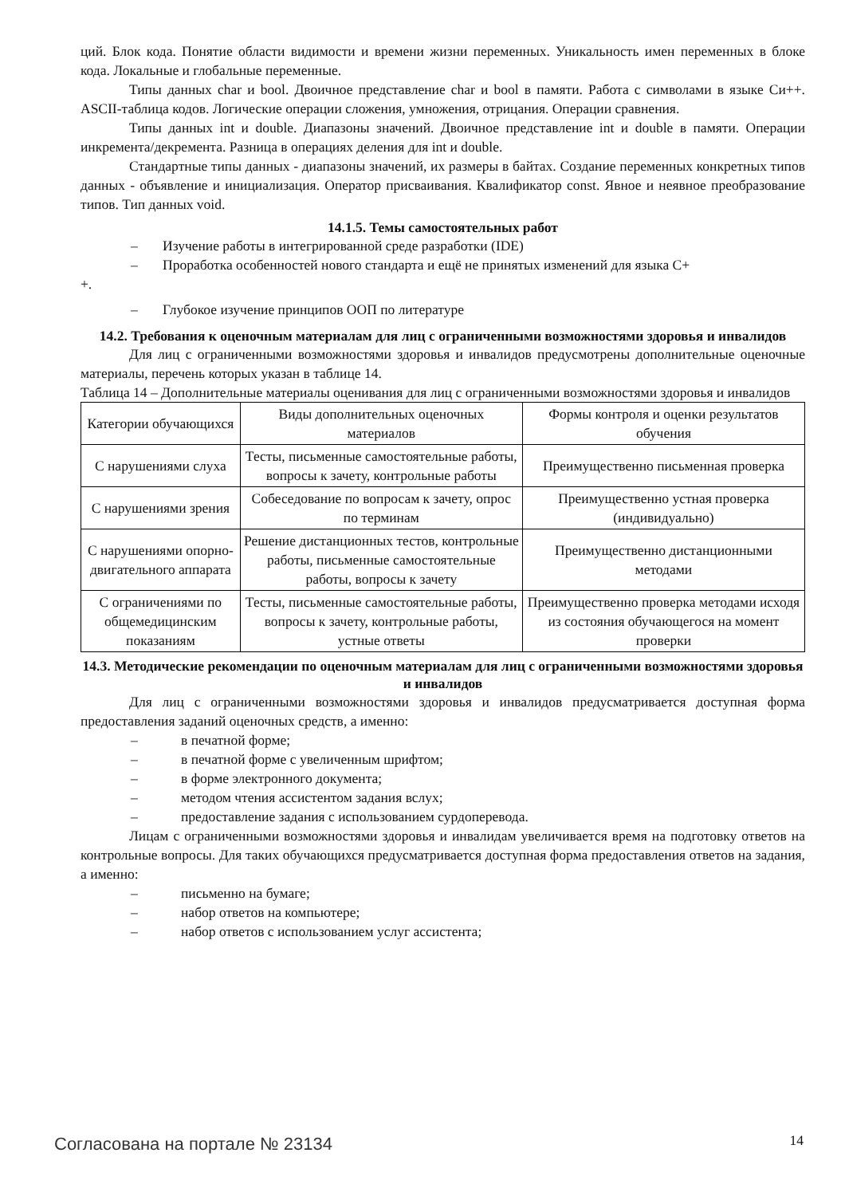ций. Блок кода. Понятие области видимости и времени жизни переменных. Уникальность имен переменных в блоке кода. Локальные и глобальные переменные.
Типы данных char и bool. Двоичное представление char и bool в памяти. Работа с символами в языке Си++. ASCII-таблица кодов. Логические операции сложения, умножения, отрицания. Операции сравнения.
Типы данных int и double. Диапазоны значений. Двоичное представление int и double в памяти. Операции инкремента/декремента. Разница в операциях деления для int и double.
Стандартные типы данных - диапазоны значений, их размеры в байтах. Создание переменных конкретных типов данных - объявление и инициализация. Оператор присваивания. Квалификатор const. Явное и неявное преобразование типов. Тип данных void.
14.1.5. Темы самостоятельных работ
– Изучение работы в интегрированной среде разработки (IDE)
– Проработка особенностей нового стандарта и ещё не принятых изменений для языка С+
+.
– Глубокое изучение принципов ООП по литературе
14.2. Требования к оценочным материалам для лиц с ограниченными возможностями здоровья и инвалидов
Для лиц с ограниченными возможностями здоровья и инвалидов предусмотрены дополнительные оценочные материалы, перечень которых указан в таблице 14.
Таблица 14 – Дополнительные материалы оценивания для лиц с ограниченными возможностями здоровья и инвалидов
| Категории обучающихся | Виды дополнительных оценочных материалов | Формы контроля и оценки результатов обучения |
| С нарушениями слуха | Тесты, письменные самостоятельные работы, вопросы к зачету, контрольные работы | Преимущественно письменная проверка |
| С нарушениями зрения | Собеседование по вопросам к зачету, опрос по терминам | Преимущественно устная проверка (индивидуально) |
| С нарушениями опорно-двигательного аппарата | Решение дистанционных тестов, контрольные работы, письменные самостоятельные работы, вопросы к зачету | Преимущественно дистанционными методами |
| С ограничениями по общемедицинским показаниям | Тесты, письменные самостоятельные работы, вопросы к зачету, контрольные работы, устные ответы | Преимущественно проверка методами исходя из состояния обучающегося на момент проверки |
14.3. Методические рекомендации по оценочным материалам для лиц с ограниченными возможностями здоровья и инвалидов
Для лиц с ограниченными возможностями здоровья и инвалидов предусматривается доступная форма предоставления заданий оценочных средств, а именно:
– в печатной форме;
– в печатной форме с увеличенным шрифтом;
– в форме электронного документа;
– методом чтения ассистентом задания вслух;
– предоставление задания с использованием сурдоперевода.
Лицам с ограниченными возможностями здоровья и инвалидам увеличивается время на подготовку ответов на контрольные вопросы. Для таких обучающихся предусматривается доступная форма предоставления ответов на задания, а именно:
– письменно на бумаге;
– набор ответов на компьютере;
– набор ответов с использованием услуг ассистента;
Согласована на портале № 23134 14